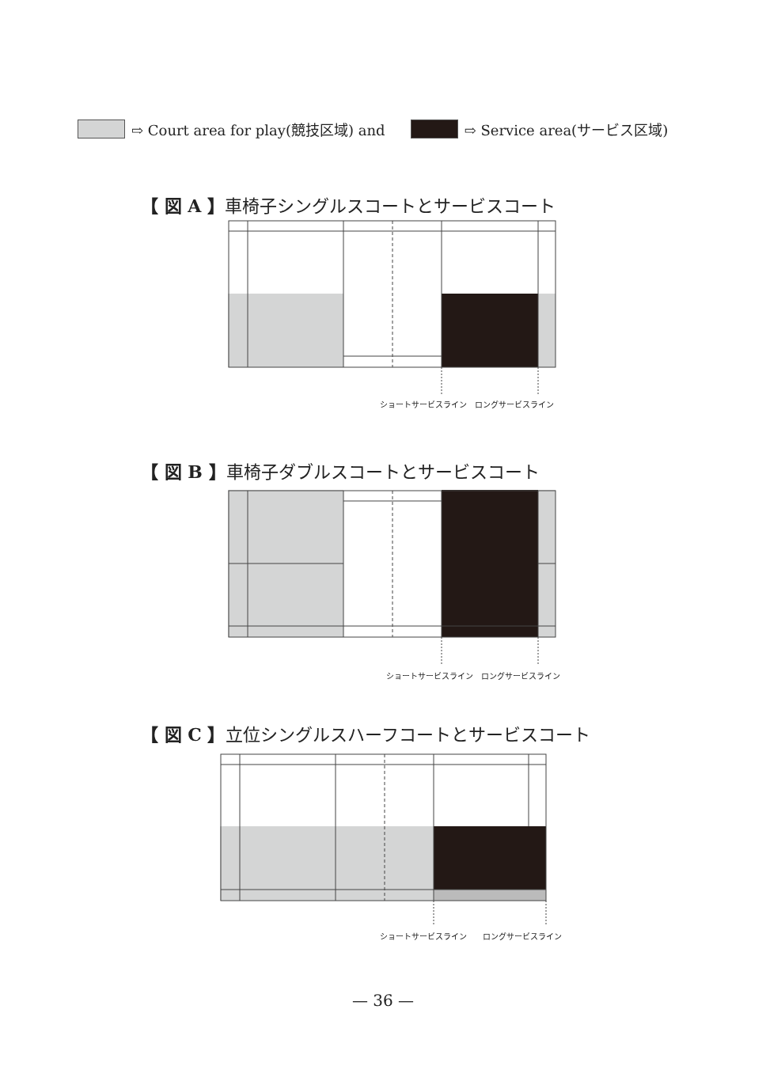⇨ Court area for play(競技区域) and ⇨ Service area(サービス区域)
【 図 A 】車椅子シングルスコートとサービスコート
ショートサービスライン　ロングサービスライン
【 図 B 】車椅子ダブルスコートとサービスコート
ショートサービスライン　ロングサービスライン
【 図 C 】立位シングルスハーフコートとサービスコート
ショートサービスライン　　ロングサービスライン
— 36 —